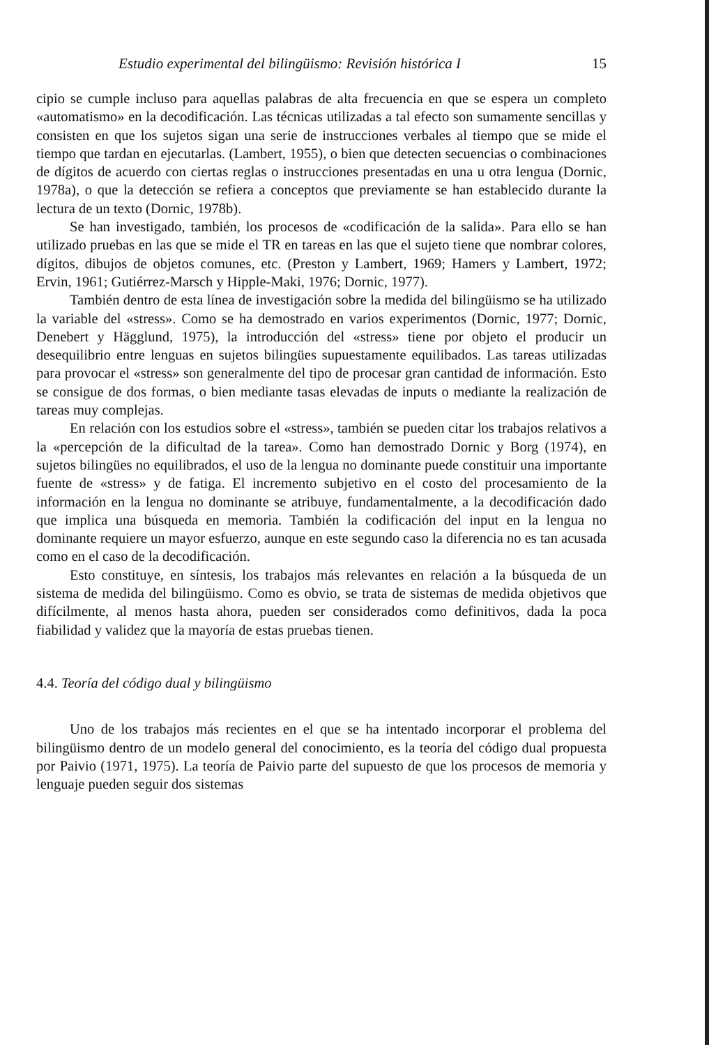Estudio experimental del bilingüismo: Revisión histórica I 15
cipio se cumple incluso para aquellas palabras de alta frecuencia en que se espera un completo «automatismo» en la decodificación. Las técnicas utilizadas a tal efecto son sumamente sencillas y consisten en que los sujetos sigan una serie de instrucciones verbales al tiempo que se mide el tiempo que tardan en ejecutarlas. (Lambert, 1955), o bien que detecten secuencias o combinaciones de dígitos de acuerdo con ciertas reglas o instrucciones presentadas en una u otra lengua (Dornic, 1978a), o que la detección se refiera a conceptos que previamente se han establecido durante la lectura de un texto (Dornic, 1978b).
Se han investigado, también, los procesos de «codificación de la salida». Para ello se han utilizado pruebas en las que se mide el TR en tareas en las que el sujeto tiene que nombrar colores, dígitos, dibujos de objetos comunes, etc. (Preston y Lambert, 1969; Hamers y Lambert, 1972; Ervin, 1961; Gutiérrez-Marsch y Hipple-Maki, 1976; Dornic, 1977).
También dentro de esta línea de investigación sobre la medida del bilingüismo se ha utilizado la variable del «stress». Como se ha demostrado en varios experimentos (Dornic, 1977; Dornic, Denebert y Hägglund, 1975), la introducción del «stress» tiene por objeto el producir un desequilibrio entre lenguas en sujetos bilingües supuestamente equilibados. Las tareas utilizadas para provocar el «stress» son generalmente del tipo de procesar gran cantidad de información. Esto se consigue de dos formas, o bien mediante tasas elevadas de inputs o mediante la realización de tareas muy complejas.
En relación con los estudios sobre el «stress», también se pueden citar los trabajos relativos a la «percepción de la dificultad de la tarea». Como han demostrado Dornic y Borg (1974), en sujetos bilingües no equilibrados, el uso de la lengua no dominante puede constituir una importante fuente de «stress» y de fatiga. El incremento subjetivo en el costo del procesamiento de la información en la lengua no dominante se atribuye, fundamentalmente, a la decodificación dado que implica una búsqueda en memoria. También la codificación del input en la lengua no dominante requiere un mayor esfuerzo, aunque en este segundo caso la diferencia no es tan acusada como en el caso de la decodificación.
Esto constituye, en síntesis, los trabajos más relevantes en relación a la búsqueda de un sistema de medida del bilingüismo. Como es obvio, se trata de sistemas de medida objetivos que difícilmente, al menos hasta ahora, pueden ser considerados como definitivos, dada la poca fiabilidad y validez que la mayoría de estas pruebas tienen.
4.4. Teoría del código dual y bilingüismo
Uno de los trabajos más recientes en el que se ha intentado incorporar el problema del bilingüismo dentro de un modelo general del conocimiento, es la teoría del código dual propuesta por Paivio (1971, 1975). La teoría de Paivio parte del supuesto de que los procesos de memoria y lenguaje pueden seguir dos sistemas